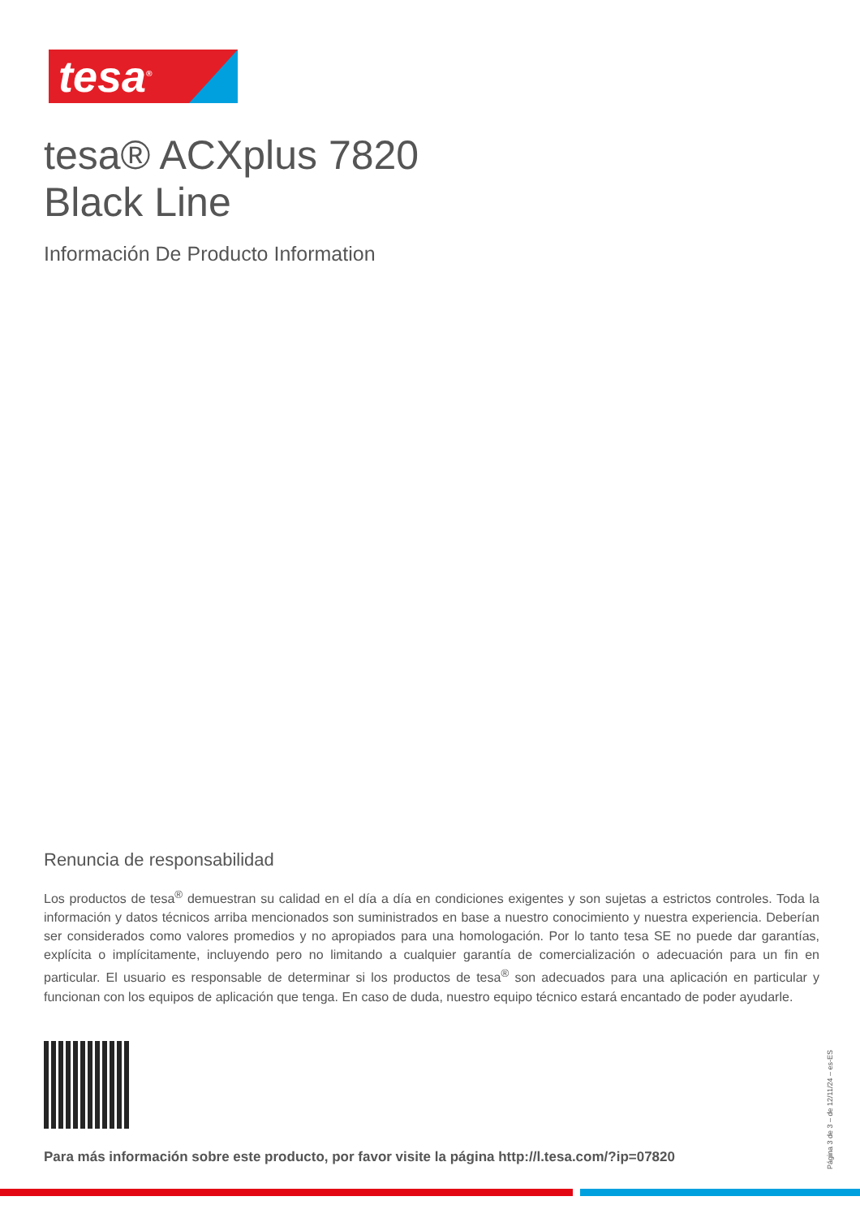tesa<sup>®</sup>
tesa® ACXplus 7820
Black Line
Información De Producto Information
Renuncia de responsabilidad
Los productos de tesa<sup>®</sup> demuestran su calidad en el día a día en condiciones exigentes y son sujetas a estrictos controles. Toda la información y datos técnicos arriba mencionados son suministrados en base a nuestro conocimiento y nuestra experiencia. Deberían ser considerados como valores promedios y no apropiados para una homologación. Por lo tanto tesa SE no puede dar garantías, explícita o implícitamente, incluyendo pero no limitando a cualquier garantía de comercialización o adecuación para un fin en particular. El usuario es responsable de determinar si los productos de tesa<sup>®</sup> son adecuados para una aplicación en particular y funcionan con los equipos de aplicación que tenga. En caso de duda, nuestro equipo técnico estará encantado de poder ayudarle.
Para más información sobre este producto, por favor visite la página http://l.tesa.com/?ip=07820
Página 3 de 3 – de 12/11/24 – es-ES